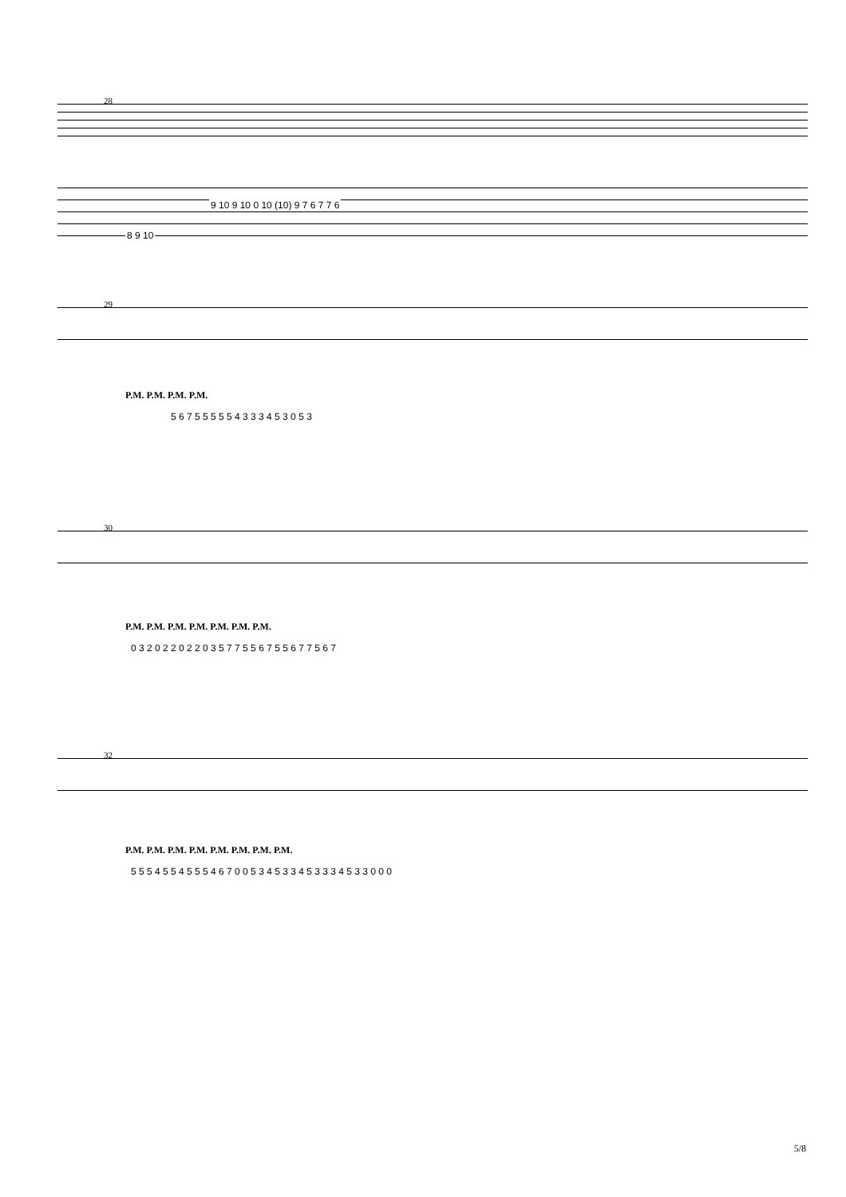28
9 10 9 10 0 10 (10) 9 7 6 7 7 6
8 9 10
29
P.M. P.M. P.M. P.M.
5 6 7 5 5 5 5 5 4 3 3 3 4 5 3 0 5 3
30
P.M. P.M. P.M. P.M. P.M. P.M. P.M.
0 3 2 0 2 2 0 2 2 0 3 5 7 7 5 5 6 7 5 5 6 7 7 5 6 7
32
P.M. P.M. P.M. P.M. P.M. P.M. P.M. P.M.
5 5 5 4 5 5 4 5 5 5 4 6 7 0 0 5 3 4 5 3 3 4 5 3 3 3 4 5 3 3 0 0 0
5/8